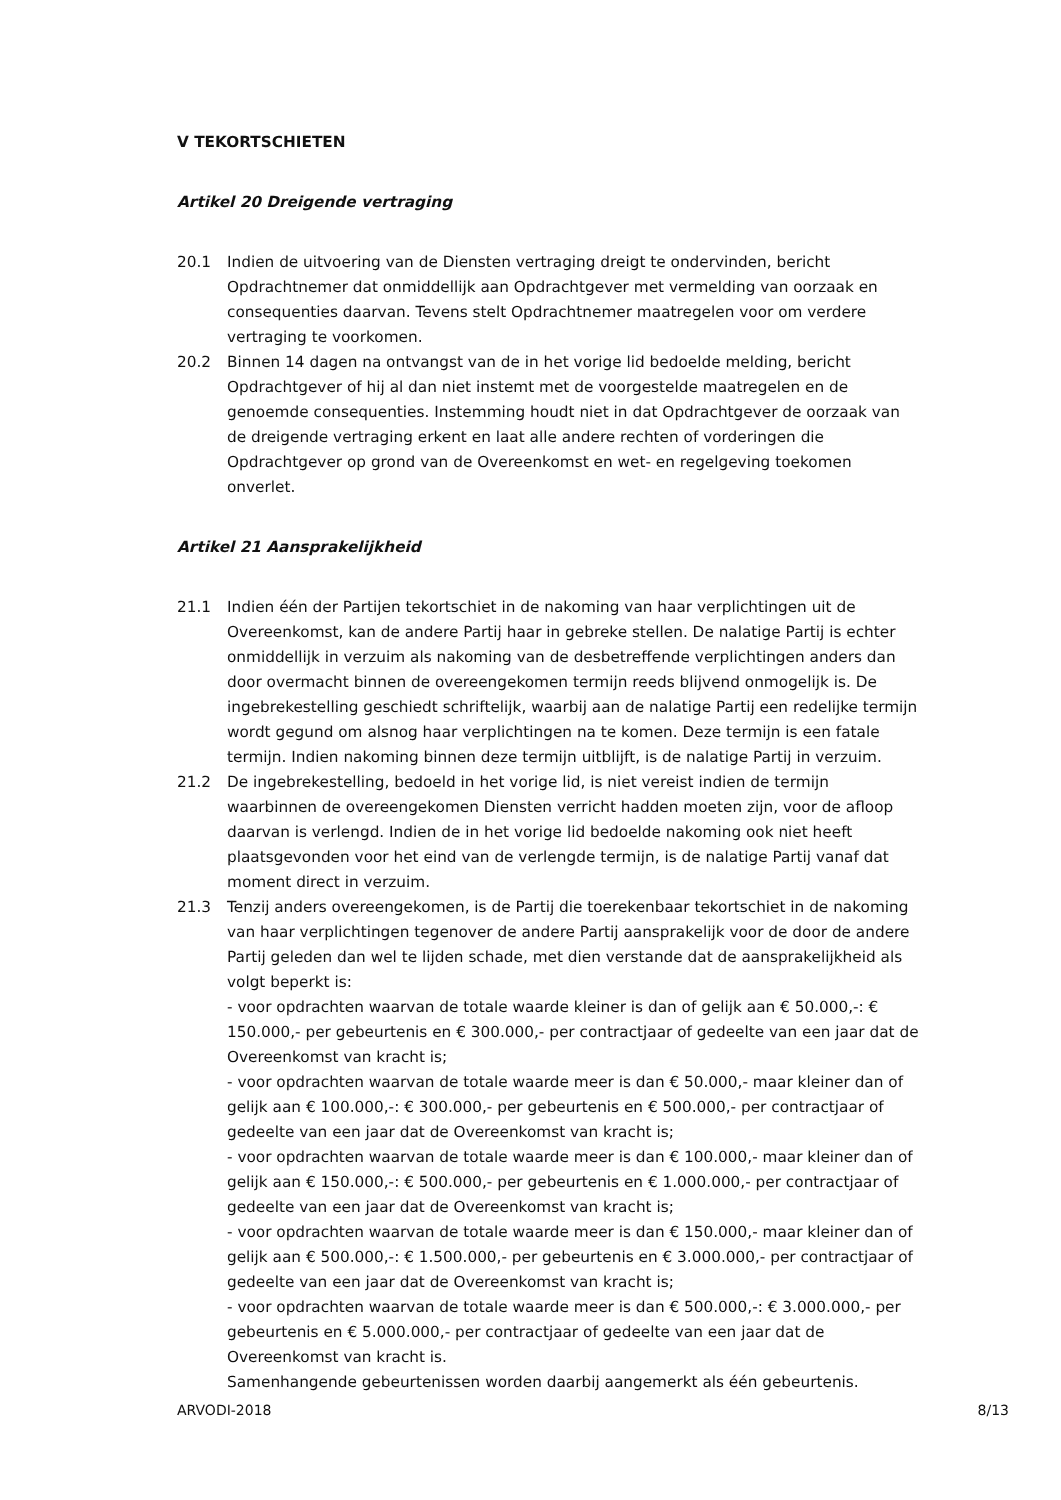V TEKORTSCHIETEN
Artikel 20 Dreigende vertraging
20.1 Indien de uitvoering van de Diensten vertraging dreigt te ondervinden, bericht Opdrachtnemer dat onmiddellijk aan Opdrachtgever met vermelding van oorzaak en consequenties daarvan. Tevens stelt Opdrachtnemer maatregelen voor om verdere vertraging te voorkomen.
20.2 Binnen 14 dagen na ontvangst van de in het vorige lid bedoelde melding, bericht Opdrachtgever of hij al dan niet instemt met de voorgestelde maatregelen en de genoemde consequenties. Instemming houdt niet in dat Opdrachtgever de oorzaak van de dreigende vertraging erkent en laat alle andere rechten of vorderingen die Opdrachtgever op grond van de Overeenkomst en wet- en regelgeving toekomen onverlet.
Artikel 21 Aansprakelijkheid
21.1 Indien één der Partijen tekortschiet in de nakoming van haar verplichtingen uit de Overeenkomst, kan de andere Partij haar in gebreke stellen. De nalatige Partij is echter onmiddellijk in verzuim als nakoming van de desbetreffende verplichtingen anders dan door overmacht binnen de overeengekomen termijn reeds blijvend onmogelijk is. De ingebrekestelling geschiedt schriftelijk, waarbij aan de nalatige Partij een redelijke termijn wordt gegund om alsnog haar verplichtingen na te komen. Deze termijn is een fatale termijn. Indien nakoming binnen deze termijn uitblijft, is de nalatige Partij in verzuim.
21.2 De ingebrekestelling, bedoeld in het vorige lid, is niet vereist indien de termijn waarbinnen de overeengekomen Diensten verricht hadden moeten zijn, voor de afloop daarvan is verlengd. Indien de in het vorige lid bedoelde nakoming ook niet heeft plaatsgevonden voor het eind van de verlengde termijn, is de nalatige Partij vanaf dat moment direct in verzuim.
21.3 Tenzij anders overeengekomen, is de Partij die toerekenbaar tekortschiet in de nakoming van haar verplichtingen tegenover de andere Partij aansprakelijk voor de door de andere Partij geleden dan wel te lijden schade, met dien verstande dat de aansprakelijkheid als volgt beperkt is:
- voor opdrachten waarvan de totale waarde kleiner is dan of gelijk aan € 50.000,-: € 150.000,- per gebeurtenis en € 300.000,- per contractjaar of gedeelte van een jaar dat de Overeenkomst van kracht is;
- voor opdrachten waarvan de totale waarde meer is dan € 50.000,- maar kleiner dan of gelijk aan € 100.000,-: € 300.000,- per gebeurtenis en € 500.000,- per contractjaar of gedeelte van een jaar dat de Overeenkomst van kracht is;
- voor opdrachten waarvan de totale waarde meer is dan € 100.000,- maar kleiner dan of gelijk aan € 150.000,-: € 500.000,- per gebeurtenis en € 1.000.000,- per contractjaar of gedeelte van een jaar dat de Overeenkomst van kracht is;
- voor opdrachten waarvan de totale waarde meer is dan € 150.000,- maar kleiner dan of gelijk aan € 500.000,-: € 1.500.000,- per gebeurtenis en € 3.000.000,- per contractjaar of gedeelte van een jaar dat de Overeenkomst van kracht is;
- voor opdrachten waarvan de totale waarde meer is dan € 500.000,-: € 3.000.000,- per gebeurtenis en € 5.000.000,- per contractjaar of gedeelte van een jaar dat de Overeenkomst van kracht is.
Samenhangende gebeurtenissen worden daarbij aangemerkt als één gebeurtenis.
ARVODI-2018 8/13